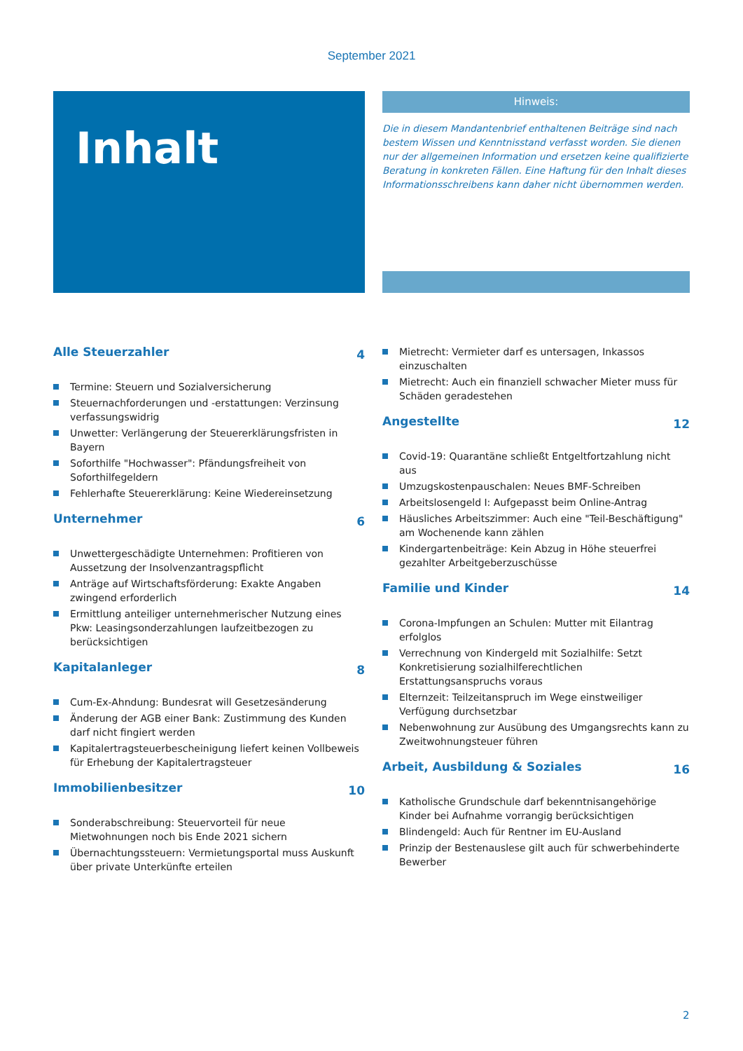September 2021
Inhalt
Hinweis:
Die in diesem Mandantenbrief enthaltenen Beiträge sind nach bestem Wissen und Kenntnisstand verfasst worden. Sie dienen nur der allgemeinen Information und ersetzen keine qualifizierte Beratung in konkreten Fällen. Eine Haftung für den Inhalt dieses Informationsschreibens kann daher nicht übernommen werden.
Alle Steuerzahler 4
Termine: Steuern und Sozialversicherung
Steuernachforderungen und -erstattungen: Verzinsung verfassungswidrig
Unwetter: Verlängerung der Steuererklärungsfristen in Bayern
Soforthilfe "Hochwasser": Pfändungsfreiheit von Soforthilfegeldern
Fehlerhafte Steuererklärung: Keine Wiedereinsetzung
Unternehmer 6
Unwettergeschädigte Unternehmen: Profitieren von Aussetzung der Insolvenzantragspflicht
Anträge auf Wirtschaftsförderung: Exakte Angaben zwingend erforderlich
Ermittlung anteiliger unternehmerischer Nutzung eines Pkw: Leasingsonderzahlungen laufzeitbezogen zu berücksichtigen
Kapitalanleger 8
Cum-Ex-Ahndung: Bundesrat will Gesetzesänderung
Änderung der AGB einer Bank: Zustimmung des Kunden darf nicht fingiert werden
Kapitalertragsteuerbescheinigung liefert keinen Vollbeweis für Erhebung der Kapitalertragsteuer
Immobilienbesitzer 10
Sonderabschreibung: Steuervorteil für neue Mietwohnungen noch bis Ende 2021 sichern
Übernachtungssteuern: Vermietungsportal muss Auskunft über private Unterkünfte erteilen
Mietrecht: Vermieter darf es untersagen, Inkassos einzuschalten
Mietrecht: Auch ein finanziell schwacher Mieter muss für Schäden geradestehen
Angestellte 12
Covid-19: Quarantäne schließt Entgeltfortzahlung nicht aus
Umzugskostenpauschalen: Neues BMF-Schreiben
Arbeitslosengeld I: Aufgepasst beim Online-Antrag
Häusliches Arbeitszimmer: Auch eine "Teil-Beschäftigung" am Wochenende kann zählen
Kindergartenbeiträge: Kein Abzug in Höhe steuerfrei gezahlter Arbeitgeberzuschüsse
Familie und Kinder 14
Corona-Impfungen an Schulen: Mutter mit Eilantrag erfolglos
Verrechnung von Kindergeld mit Sozialhilfe: Setzt Konkretisierung sozialhilferechtlichen Erstattungsanspruchs voraus
Elternzeit: Teilzeitanspruch im Wege einstweiliger Verfügung durchsetzbar
Nebenwohnung zur Ausübung des Umgangsrechts kann zu Zweitwohnungsteuer führen
Arbeit, Ausbildung & Soziales 16
Katholische Grundschule darf bekenntnisangehörige Kinder bei Aufnahme vorrangig berücksichtigen
Blindengeld: Auch für Rentner im EU-Ausland
Prinzip der Bestenauslese gilt auch für schwerbehinderte Bewerber
2